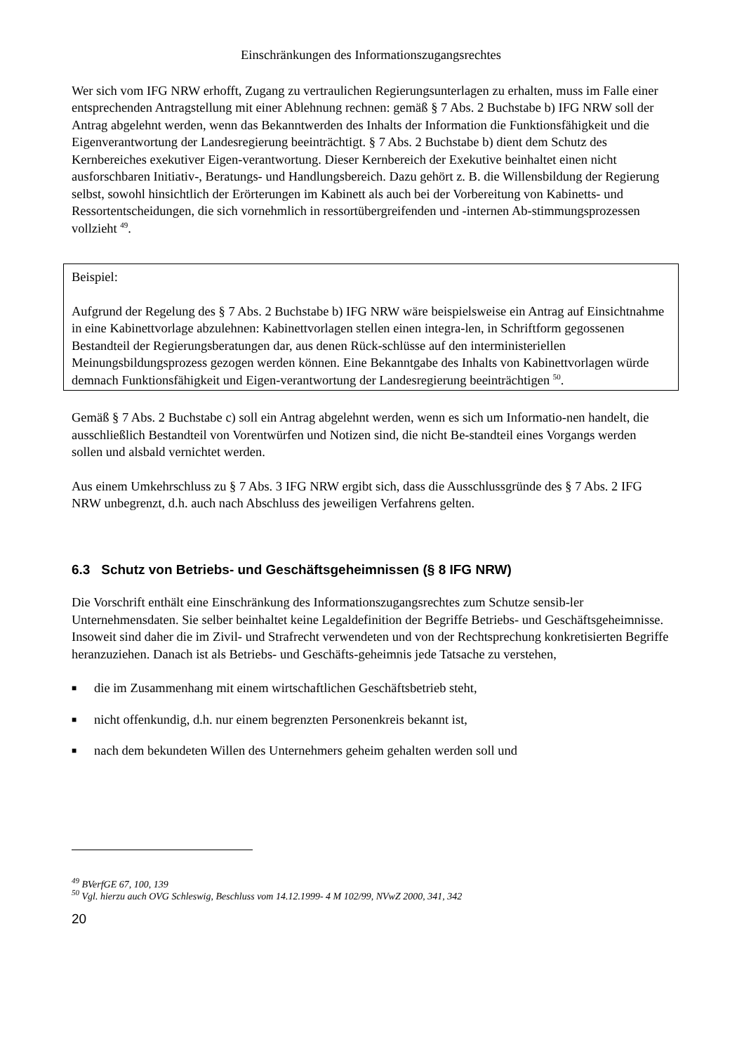Einschränkungen des Informationszugangsrechtes
Wer sich vom IFG NRW erhofft, Zugang zu vertraulichen Regierungsunterlagen zu erhalten, muss im Falle einer entsprechenden Antragstellung mit einer Ablehnung rechnen: gemäß § 7 Abs. 2 Buchstabe b) IFG NRW soll der Antrag abgelehnt werden, wenn das Bekanntwerden des Inhalts der Information die Funktionsfähigkeit und die Eigenverantwortung der Landesregierung beeinträchtigt. § 7 Abs. 2 Buchstabe b) dient dem Schutz des Kernbereiches exekutiver Eigen-verantwortung. Dieser Kernbereich der Exekutive beinhaltet einen nicht ausforschbaren Initiativ-, Beratungs- und Handlungsbereich. Dazu gehört z. B. die Willensbildung der Regierung selbst, sowohl hinsichtlich der Erörterungen im Kabinett als auch bei der Vorbereitung von Kabinetts- und Ressortentscheidungen, die sich vornehmlich in ressortübergreifenden und -internen Ab-stimmungsprozessen vollzieht <sup>49</sup>.
Beispiel:
Aufgrund der Regelung des § 7 Abs. 2 Buchstabe b) IFG NRW wäre beispielsweise ein Antrag auf Einsichtnahme in eine Kabinettvorlage abzulehnen: Kabinettvorlagen stellen einen integra-len, in Schriftform gegossenen Bestandteil der Regierungsberatungen dar, aus denen Rück-schlüsse auf den interministeriellen Meinungsbildungsprozess gezogen werden können. Eine Bekanntgabe des Inhalts von Kabinettvorlagen würde demnach Funktionsfähigkeit und Eigen-verantwortung der Landesregierung beeinträchtigen <sup>50</sup>.
Gemäß § 7 Abs. 2 Buchstabe c) soll ein Antrag abgelehnt werden, wenn es sich um Informatio-nen handelt, die ausschließlich Bestandteil von Vorentwürfen und Notizen sind, die nicht Be-standteil eines Vorgangs werden sollen und alsbald vernichtet werden.
Aus einem Umkehrschluss zu § 7 Abs. 3 IFG NRW ergibt sich, dass die Ausschlussgründe des § 7 Abs. 2 IFG NRW unbegrenzt, d.h. auch nach Abschluss des jeweiligen Verfahrens gelten.
6.3 Schutz von Betriebs- und Geschäftsgeheimnissen (§ 8 IFG NRW)
Die Vorschrift enthält eine Einschränkung des Informationszugangsrechtes zum Schutze sensib-ler Unternehmensdaten. Sie selber beinhaltet keine Legaldefinition der Begriffe Betriebs- und Geschäftsgeheimnisse. Insoweit sind daher die im Zivil- und Strafrecht verwendeten und von der Rechtsprechung konkretisierten Begriffe heranzuziehen. Danach ist als Betriebs- und Geschäfts-geheimnis jede Tatsache zu verstehen,
■ die im Zusammenhang mit einem wirtschaftlichen Geschäftsbetrieb steht,
■ nicht offenkundig, d.h. nur einem begrenzten Personenkreis bekannt ist,
■ nach dem bekundeten Willen des Unternehmers geheim gehalten werden soll und
<sup>49</sup> BVerfGE 67, 100, 139
<sup>50</sup> Vgl. hierzu auch OVG Schleswig, Beschluss vom 14.12.1999- 4 M 102/99, NVwZ 2000, 341, 342
20